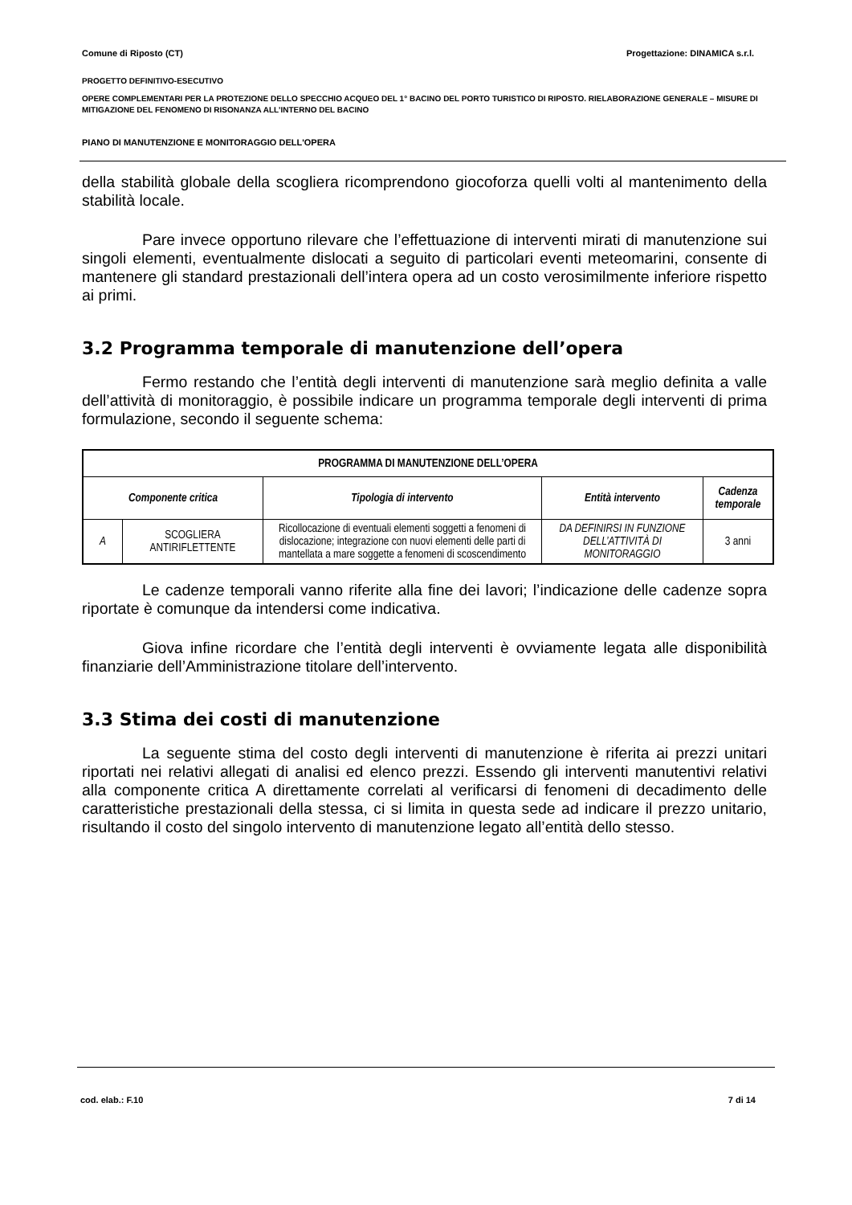Comune di Riposto (CT) Progettazione: DINAMICA s.r.l.
PROGETTO DEFINITIVO-ESECUTIVO
OPERE COMPLEMENTARI PER LA PROTEZIONE DELLO SPECCHIO ACQUEO DEL 1° BACINO DEL PORTO TURISTICO DI RIPOSTO. RIELABORAZIONE GENERALE – MISURE DI MITIGAZIONE DEL FENOMENO DI RISONANZA ALL’INTERNO DEL BACINO
PIANO DI MANUTENZIONE E MONITORAGGIO DELL'OPERA
della stabilità globale della scogliera ricomprendono giocoforza quelli volti al mantenimento della stabilità locale.
Pare invece opportuno rilevare che l’effettuazione di interventi mirati di manutenzione sui singoli elementi, eventualmente dislocati a seguito di particolari eventi meteomarini, consente di mantenere gli standard prestazionali dell’intera opera ad un costo verosimilmente inferiore rispetto ai primi.
3.2 Programma temporale di manutenzione dell’opera
Fermo restando che l’entità degli interventi di manutenzione sarà meglio definita a valle dell’attività di monitoraggio, è possibile indicare un programma temporale degli interventi di prima formulazione, secondo il seguente schema:
| PROGRAMMA DI MANUTENZIONE DELL’OPERA | | | | |
| --- | --- | --- | --- | --- |
| Componente critica | | Tipologia di intervento | Entità intervento | Cadenza temporale |
| A | SCOGLIERA ANTIRIFLETTENTE | Ricollocazione di eventuali elementi soggetti a fenomeni di dislocazione; integrazione con nuovi elementi delle parti di mantellata a mare soggette a fenomeni di scoscendimento | DA DEFINIRSI IN FUNZIONE DELL’ATTIVITÀ DI MONITORAGGIO | 3 anni |
Le cadenze temporali vanno riferite alla fine dei lavori; l’indicazione delle cadenze sopra riportate è comunque da intendersi come indicativa.
Giova infine ricordare che l’entità degli interventi è ovviamente legata alle disponibilità finanziarie dell’Amministrazione titolare dell’intervento.
3.3 Stima dei costi di manutenzione
La seguente stima del costo degli interventi di manutenzione è riferita ai prezzi unitari riportati nei relativi allegati di analisi ed elenco prezzi. Essendo gli interventi manutentivi relativi alla componente critica A direttamente correlati al verificarsi di fenomeni di decadimento delle caratteristiche prestazionali della stessa, ci si limita in questa sede ad indicare il prezzo unitario, risultando il costo del singolo intervento di manutenzione legato all’entità dello stesso.
cod. elab.: F.10 7 di 14